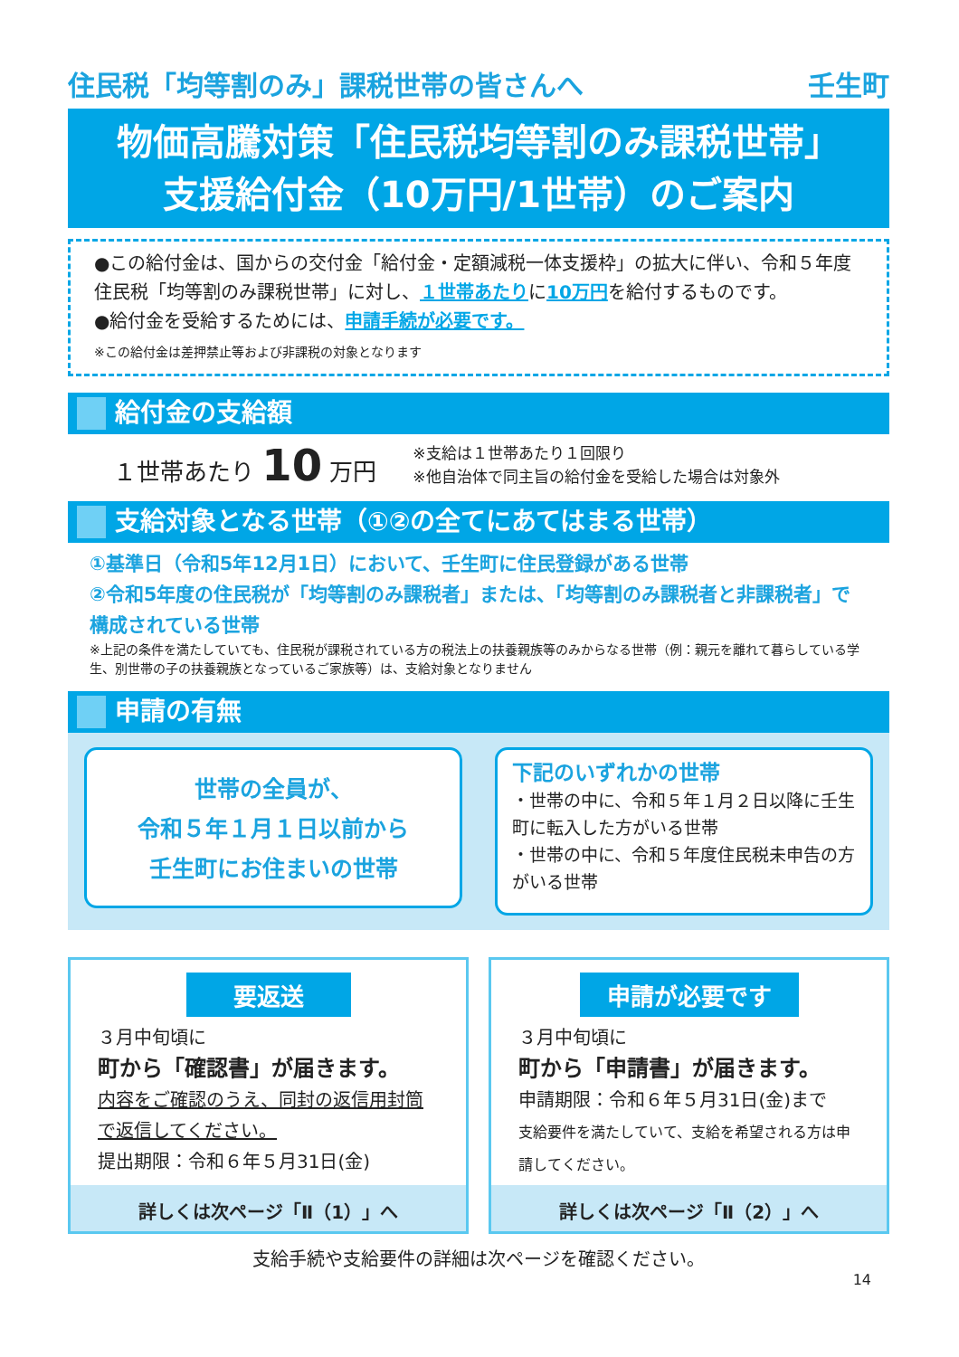住民税「均等割のみ」課税世帯の皆さんへ 壬生町
物価高騰対策「住民税均等割のみ課税世帯」
支援給付金（10万円/1世帯）のご案内
●この給付金は、国からの交付金「給付金・定額減税一体支援枠」の拡大に伴い、令和５年度住民税「均等割のみ課税世帯」に対し、１世帯あたりに10万円を給付するものです。
●給付金を受給するためには、申請手続が必要です。
※この給付金は差押禁止等および非課税の対象となります
給付金の支給額
１世帯あたり 10 万円
※支給は１世帯あたり１回限り
※他自治体で同主旨の給付金を受給した場合は対象外
支給対象となる世帯（①②の全てにあてはまる世帯）
①基準日（令和5年12月1日）において、壬生町に住民登録がある世帯
②令和5年度の住民税が「均等割のみ課税者」または、「均等割のみ課税者と非課税者」で構成されている世帯
※上記の条件を満たしていても、住民税が課税されている方の税法上の扶養親族等のみからなる世帯（例：親元を離れて暮らしている学生、別世帯の子の扶養親族となっているご家族等）は、支給対象となりません
申請の有無
世帯の全員が、
令和５年１月１日以前から
壬生町にお住まいの世帯
下記のいずれかの世帯
・世帯の中に、令和５年１月２日以降に壬生町に転入した方がいる世帯
・世帯の中に、令和５年度住民税未申告の方がいる世帯
要返送
３月中旬頃に
町から「確認書」が届きます。
内容をご確認のうえ、同封の返信用封筒で返信してください。
提出期限：令和６年５月31日(金)
詳しくは次ページ「Ⅱ（1）」へ
申請が必要です
３月中旬頃に
町から「申請書」が届きます。
申請期限：令和６年５月31日(金)まで
支給要件を満たしていて、支給を希望される方は申請してください。
詳しくは次ページ「Ⅱ（2）」へ
支給手続や支給要件の詳細は次ページを確認ください。
14